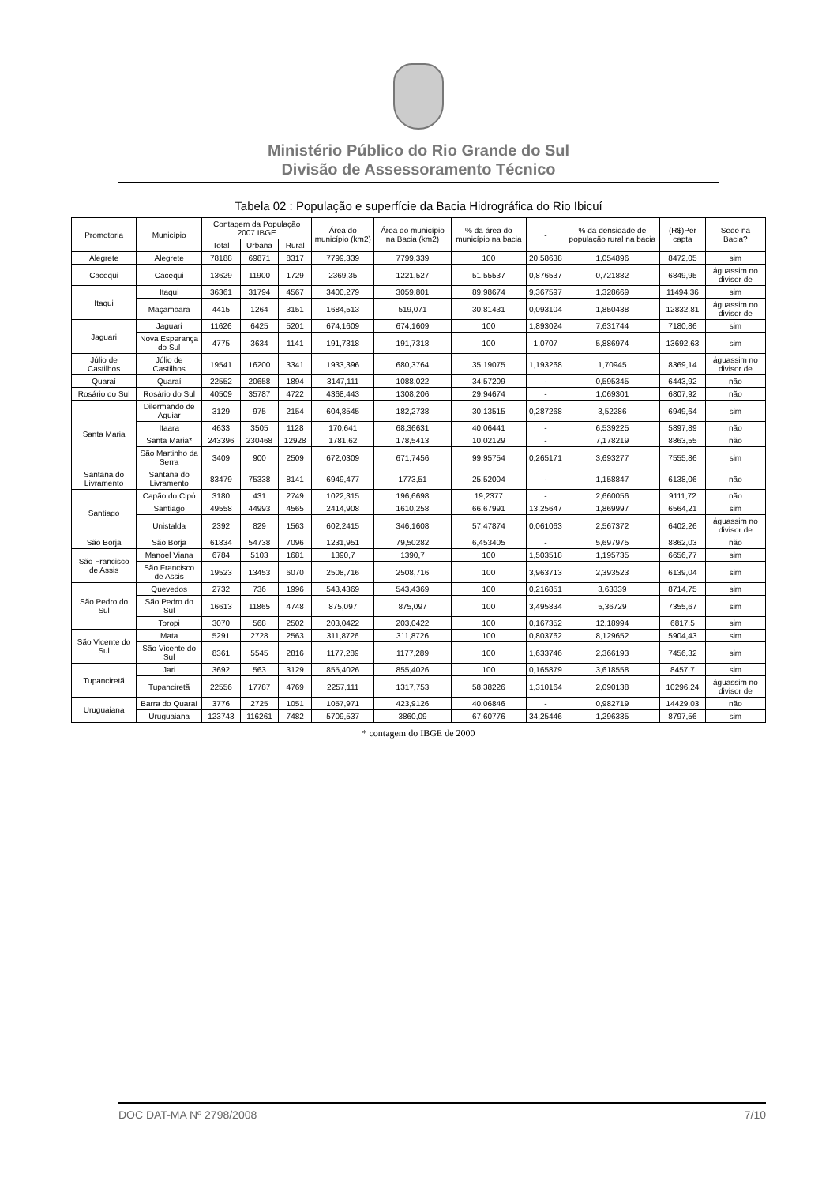Ministério Público do Rio Grande do Sul
Divisão de Assessoramento Técnico
Tabela 02 : População e superfície da Bacia Hidrográfica do Rio Ibicuí
| Promotoria | Município | Contagem da População 2007 IBGE | | | Área do município (km2) | Área do município na Bacia (km2) | % da área do município na bacia | - | % da densidade de população rural na bacia | (R$)Per capta | Sede na Bacia? |
| --- | --- | --- | --- | --- | --- | --- | --- | --- | --- | --- | --- |
| | | Total | Urbana | Rural | | | | | | | |
| Alegrete | Alegrete | 78188 | 69871 | 8317 | 7799,339 | 7799,339 | 100 | 20,58638 | 1,054896 | 8472,05 | sim |
| Cacequi | Cacequi | 13629 | 11900 | 1729 | 2369,35 | 1221,527 | 51,55537 | 0,876537 | 0,721882 | 6849,95 | águassim no divisor de |
| Itaqui | Itaqui | 36361 | 31794 | 4567 | 3400,279 | 3059,801 | 89,98674 | 9,367597 | 1,328669 | 11494,36 | sim |
| | Maçambara | 4415 | 1264 | 3151 | 1684,513 | 519,071 | 30,81431 | 0,093104 | 1,850438 | 12832,81 | águassim no divisor de |
| Jaguari | Jaguari | 11626 | 6425 | 5201 | 674,1609 | 674,1609 | 100 | 1,893024 | 7,631744 | 7180,86 | sim |
| | Nova Esperança do Sul | 4775 | 3634 | 1141 | 191,7318 | 191,7318 | 100 | 1,0707 | 5,886974 | 13692,63 | sim |
| Júlio de Castilhos | Júlio de Castilhos | 19541 | 16200 | 3341 | 1933,396 | 680,3764 | 35,19075 | 1,193268 | 1,70945 | 8369,14 | águassim no divisor de |
| Quaraí | Quaraí | 22552 | 20658 | 1894 | 3147,111 | 1088,022 | 34,57209 | - | 0,595345 | 6443,92 | não |
| Rosário do Sul | Rosário do Sul | 40509 | 35787 | 4722 | 4368,443 | 1308,206 | 29,94674 | - | 1,069301 | 6807,92 | não |
| Santa Maria | Dilermando de Aguiar | 3129 | 975 | 2154 | 604,8545 | 182,2738 | 30,13515 | 0,287268 | 3,52286 | 6949,64 | sim |
| | Itaara | 4633 | 3505 | 1128 | 170,641 | 68,36631 | 40,06441 | - | 6,539225 | 5897,89 | não |
| | Santa Maria* | 243396 | 230468 | 12928 | 1781,62 | 178,5413 | 10,02129 | - | 7,178219 | 8863,55 | não |
| | São Martinho da Serra | 3409 | 900 | 2509 | 672,0309 | 671,7456 | 99,95754 | 0,265171 | 3,693277 | 7555,86 | sim |
| Santana do Livramento | Santana do Livramento | 83479 | 75338 | 8141 | 6949,477 | 1773,51 | 25,52004 | - | 1,158847 | 6138,06 | não |
| Santiago | Capão do Cipó | 3180 | 431 | 2749 | 1022,315 | 196,6698 | 19,2377 | - | 2,660056 | 9111,72 | não |
| | Santiago | 49558 | 44993 | 4565 | 2414,908 | 1610,258 | 66,67991 | 13,25647 | 1,869997 | 6564,21 | sim |
| | Unistalda | 2392 | 829 | 1563 | 602,2415 | 346,1608 | 57,47874 | 0,061063 | 2,567372 | 6402,26 | águassim no divisor de |
| São Borja | São Borja | 61834 | 54738 | 7096 | 1231,951 | 79,50282 | 6,453405 | - | 5,697975 | 8862,03 | não |
| São Francisco de Assis | Manoel Viana | 6784 | 5103 | 1681 | 1390,7 | 1390,7 | 100 | 1,503518 | 1,195735 | 6656,77 | sim |
| | São Francisco de Assis | 19523 | 13453 | 6070 | 2508,716 | 2508,716 | 100 | 3,963713 | 2,393523 | 6139,04 | sim |
| São Pedro do Sul | Quevedos | 2732 | 736 | 1996 | 543,4369 | 543,4369 | 100 | 0,216851 | 3,63339 | 8714,75 | sim |
| | São Pedro do Sul | 16613 | 11865 | 4748 | 875,097 | 875,097 | 100 | 3,495834 | 5,36729 | 7355,67 | sim |
| | Toropi | 3070 | 568 | 2502 | 203,0422 | 203,0422 | 100 | 0,167352 | 12,18994 | 6817,5 | sim |
| São Vicente do Sul | Mata | 5291 | 2728 | 2563 | 311,8726 | 311,8726 | 100 | 0,803762 | 8,129652 | 5904,43 | sim |
| | São Vicente do Sul | 8361 | 5545 | 2816 | 1177,289 | 1177,289 | 100 | 1,633746 | 2,366193 | 7456,32 | sim |
| Tupanciretã | Jari | 3692 | 563 | 3129 | 855,4026 | 855,4026 | 100 | 0,165879 | 3,618558 | 8457,7 | sim |
| | Tupanciretã | 22556 | 17787 | 4769 | 2257,111 | 1317,753 | 58,38226 | 1,310164 | 2,090138 | 10296,24 | águassim no divisor de |
| Uruguaiana | Barra do Quaraí | 3776 | 2725 | 1051 | 1057,971 | 423,9126 | 40,06846 | - | 0,982719 | 14429,03 | não |
| | Uruguaiana | 123743 | 116261 | 7482 | 5709,537 | 3860,09 | 67,60776 | 34,25446 | 1,296335 | 8797,56 | sim |
* contagem do IBGE de 2000
DOC DAT-MA Nº 2798/2008 7/10